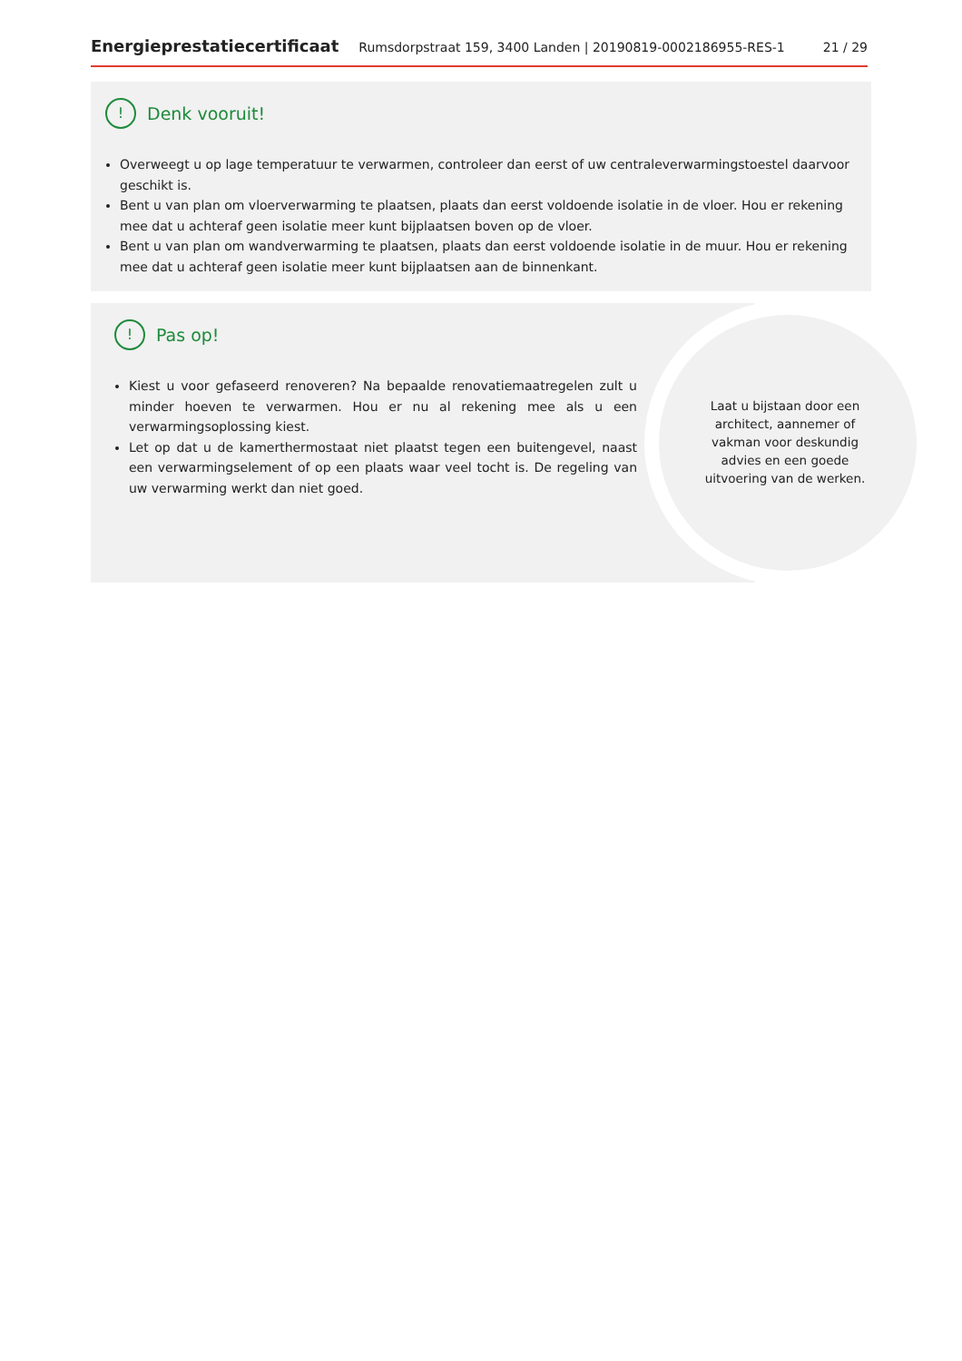Energieprestatiecertificaat Rumsdorpstraat 159, 3400 Landen | 20190819-0002186955-RES-1 21 / 29
! Denk vooruit!
Overweegt u op lage temperatuur te verwarmen, controleer dan eerst of uw centraleverwarmingstoestel daarvoor geschikt is.
Bent u van plan om vloerverwarming te plaatsen, plaats dan eerst voldoende isolatie in de vloer. Hou er rekening mee dat u achteraf geen isolatie meer kunt bijplaatsen boven op de vloer.
Bent u van plan om wandverwarming te plaatsen, plaats dan eerst voldoende isolatie in de muur. Hou er rekening mee dat u achteraf geen isolatie meer kunt bijplaatsen aan de binnenkant.
! Pas op!
Kiest u voor gefaseerd renoveren? Na bepaalde renovatiemaatregelen zult u minder hoeven te verwarmen. Hou er nu al rekening mee als u een verwarmingsoplossing kiest.
Let op dat u de kamerthermostaat niet plaatst tegen een buitengevel, naast een verwarmingselement of op een plaats waar veel tocht is. De regeling van uw verwarming werkt dan niet goed.
Laat u bijstaan door een architect, aannemer of vakman voor deskundig advies en een goede uitvoering van de werken.